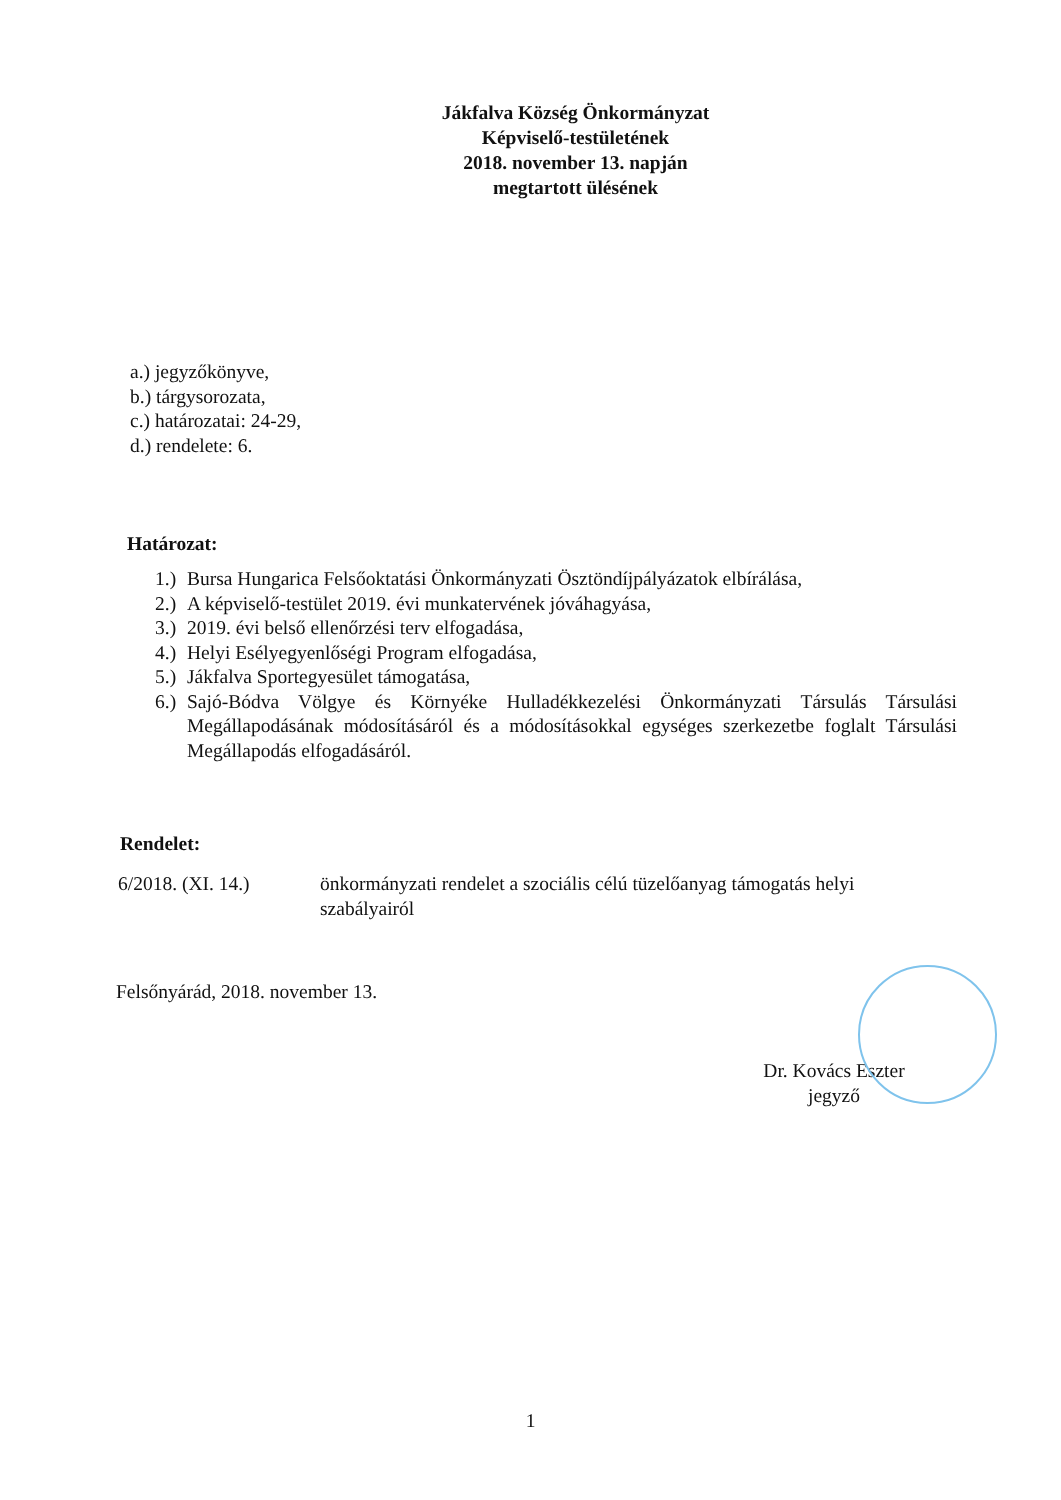Jákfalva Község Önkormányzat
Képviselő-testületének
2018. november 13. napján
megtartott ülésének
a.) jegyzőkönyve,
b.) tárgysorozata,
c.) határozatai: 24-29,
d.) rendelete: 6.
Határozat:
1.) Bursa Hungarica Felsőoktatási Önkormányzati Ösztöndíjpályázatok elbírálása,
2.) A képviselő-testület 2019. évi munkatervének jóváhagyása,
3.) 2019. évi belső ellenőrzési terv elfogadása,
4.) Helyi Esélyegyenlőségi Program elfogadása,
5.) Jákfalva Sportegyesület támogatása,
6.) Sajó-Bódva Völgye és Környéke Hulladékkezelési Önkormányzati Társulás Társulási Megállapodásának módosításáról és a módosításokkal egységes szerkezetbe foglalt Társulási Megállapodás elfogadásáról.
Rendelet:
6/2018. (XI. 14.) önkormányzati rendelet a szociális célú tüzelőanyag támogatás helyi szabályairól
Felsőnyárád, 2018. november 13.
Dr. Kovács Eszter
jegyző
1